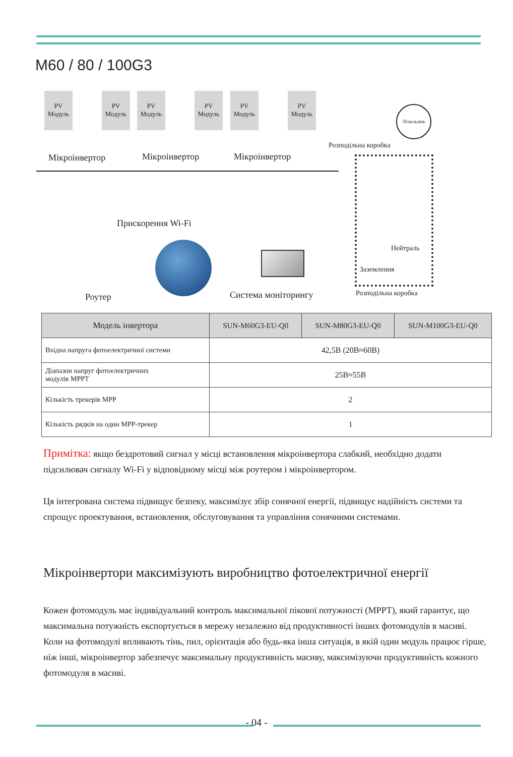M60 / 80 / 100G3
PV Модуль
PV Модуль
PV Модуль
PV Модуль
PV Модуль
PV Модуль
Мікроінвертор Мікроінвертор Мікроінвертор
Лічильник
Розподільна коробка
Нейтраль
Заземлення
Розподільна коробка
Прискорення Wi-Fi
Роутер Система моніторингу
| Модель інвертора | SUN-M60G3-EU-Q0 | SUN-M80G3-EU-Q0 | SUN-M100G3-EU-Q0 |
| --- | --- | --- | --- |
| Вхідна напруга фотоелектричної системи | 42,5В (20В≈60В) | | |
| Діапазон напруг фотоелектричних модулів MPPT | 25В≈55В | | |
| Кількість трекерів MPP | 2 | | |
| Кількість рядків на один MPP-трекер | 1 | | |
Примітка: якщо бездротовий сигнал у місці встановлення мікроінвертора слабкий, необхідно додати підсилювач сигналу Wi-Fi у відповідному місці між роутером і мікроінвертором.
Ця інтегрована система підвищує безпеку, максимізує збір сонячної енергії, підвищує надійність системи та спрощує проектування, встановлення, обслуговування та управління сонячними системами.
Мікроінвертори максимізують виробництво фотоелектричної енергії
Кожен фотомодуль має індивідуальний контроль максимальної пікової потужності (MPPT), який гарантує, що максимальна потужність експортується в мережу незалежно від продуктивності інших фотомодулів в масиві. Коли на фотомодулі впливають тінь, пил, орієнтація або будь-яка інша ситуація, в якій один модуль працює гірше, ніж інші, мікроінвертор забезпечує максимальну продуктивність масиву, максимізуючи продуктивність кожного фотомодуля в масиві.
- 04 -